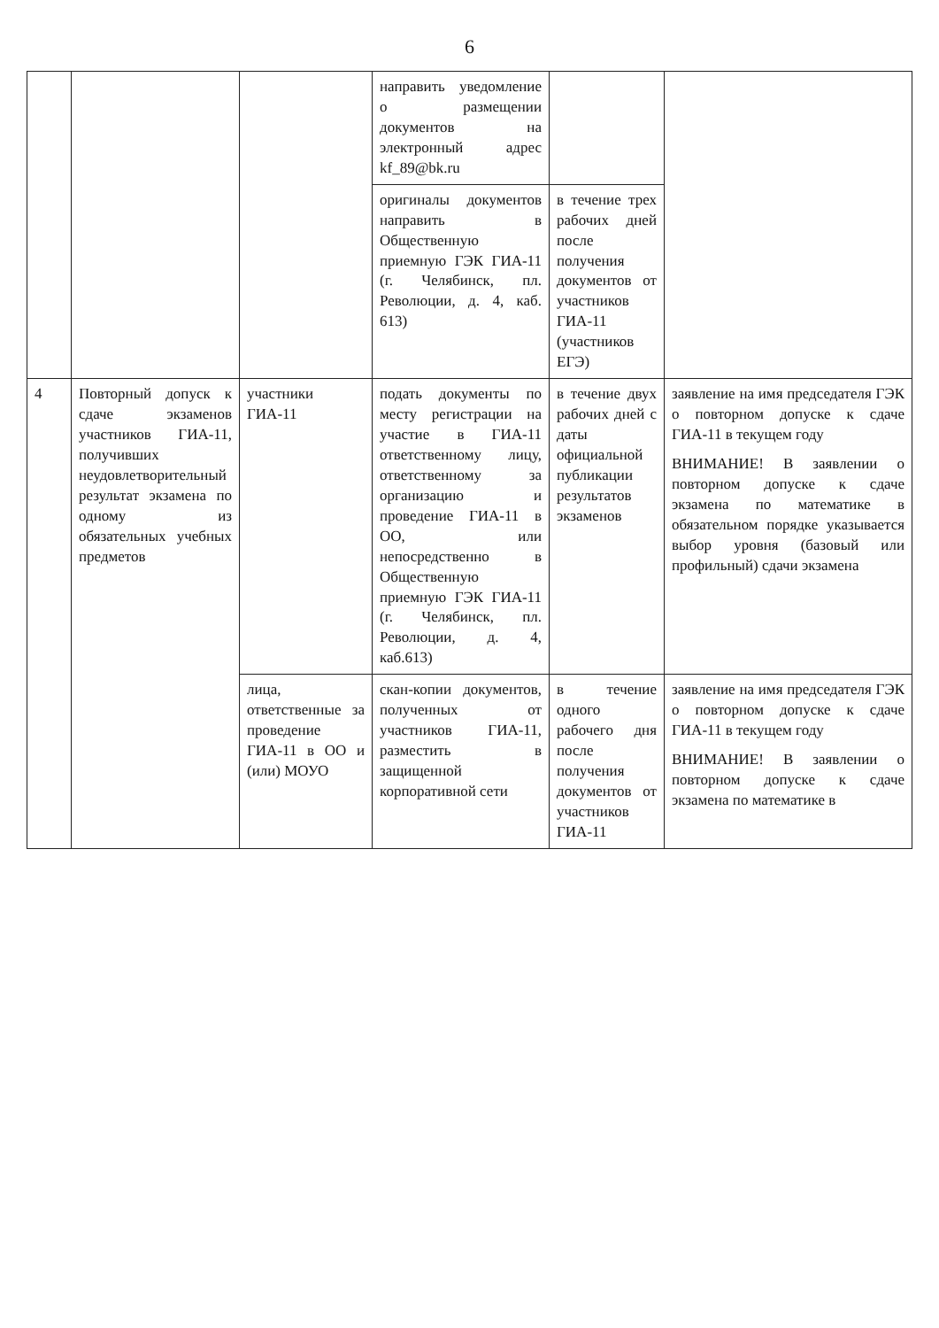6
| | | | направить уведомление о размещении документов на электронный адрес kf_89@bk.ru | | |
| | | | оригиналы документов направить в Общественную приемную ГЭК ГИА-11 (г. Челябинск, пл. Революции, д. 4, каб. 613) | в течение трех рабочих дней после получения документов от участников ГИА-11 (участников ЕГЭ) | |
| 4 | Повторный допуск к сдаче экзаменов участников ГИА-11, получивших неудовлетворительный результат экзамена по одному из обязательных учебных предметов | участники ГИА-11 | подать документы по месту регистрации на участие в ГИА-11 ответственному лицу, ответственному за организацию и проведение ГИА-11 в ОО, или непосредственно в Общественную приемную ГЭК ГИА-11 (г. Челябинск, пл. Революции, д. 4, каб.613) | в течение двух рабочих дней с даты официальной публикации результатов экзаменов | заявление на имя председателя ГЭК о повторном допуске к сдаче ГИА-11 в текущем году ВНИМАНИЕ! В заявлении о повторном допуске к сдаче экзамена по математике в обязательном порядке указывается выбор уровня (базовый или профильный) сдачи экзамена |
| | | лица, ответственные за проведение ГИА-11 в ОО и (или) МОУО | скан-копии документов, полученных от участников ГИА-11, разместить в защищенной корпоративной сети | в течение одного рабочего дня после получения документов от участников ГИА-11 | заявление на имя председателя ГЭК о повторном допуске к сдаче ГИА-11 в текущем году ВНИМАНИЕ! В заявлении о повторном допуске к сдаче экзамена по математике в |